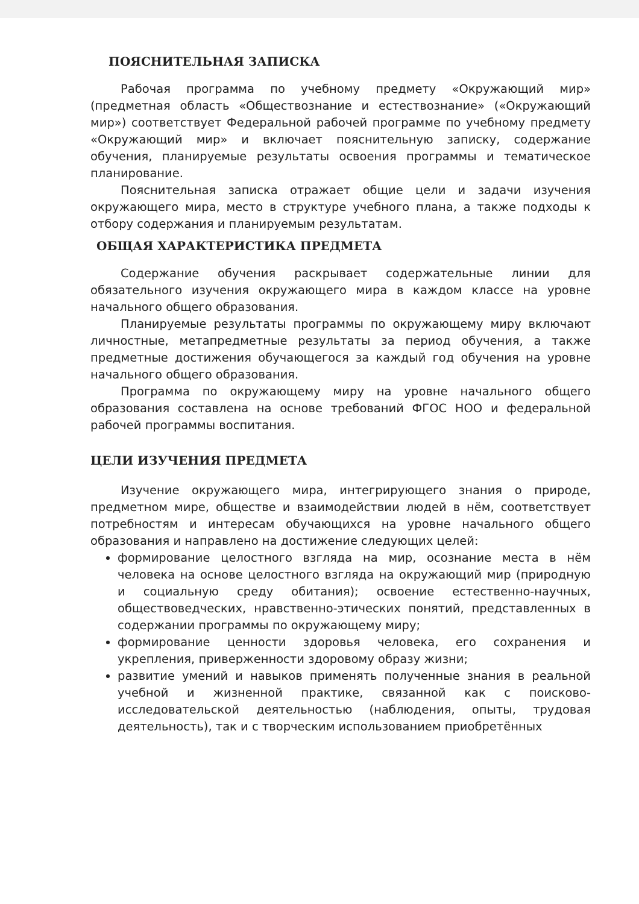ПОЯСНИТЕЛЬНАЯ ЗАПИСКА
Рабочая программа по учебному предмету «Окружающий мир» (предметная область «Обществознание и естествознание» («Окружающий мир») соответствует Федеральной рабочей программе по учебному предмету «Окружающий мир» и включает пояснительную записку, содержание обучения, планируемые результаты освоения программы и тематическое планирование.
Пояснительная записка отражает общие цели и задачи изучения окружающего мира, место в структуре учебного плана, а также подходы к отбору содержания и планируемым результатам.
ОБЩАЯ ХАРАКТЕРИСТИКА ПРЕДМЕТА
Содержание обучения раскрывает содержательные линии для обязательного изучения окружающего мира в каждом классе на уровне начального общего образования.
Планируемые результаты программы по окружающему миру включают личностные, метапредметные результаты за период обучения, а также предметные достижения обучающегося за каждый год обучения на уровне начального общего образования.
Программа по окружающему миру на уровне начального общего образования составлена на основе требований ФГОС НОО и федеральной рабочей программы воспитания.
ЦЕЛИ ИЗУЧЕНИЯ ПРЕДМЕТА
Изучение окружающего мира, интегрирующего знания о природе, предметном мире, обществе и взаимодействии людей в нём, соответствует потребностям и интересам обучающихся на уровне начального общего образования и направлено на достижение следующих целей:
формирование целостного взгляда на мир, осознание места в нём человека на основе целостного взгляда на окружающий мир (природную и социальную среду обитания); освоение естественно-научных, обществоведческих, нравственно-этических понятий, представленных в содержании программы по окружающему миру;
формирование ценности здоровья человека, его сохранения и укрепления, приверженности здоровому образу жизни;
развитие умений и навыков применять полученные знания в реальной учебной и жизненной практике, связанной как с поисково-исследовательской деятельностью (наблюдения, опыты, трудовая деятельность), так и с творческим использованием приобретённых